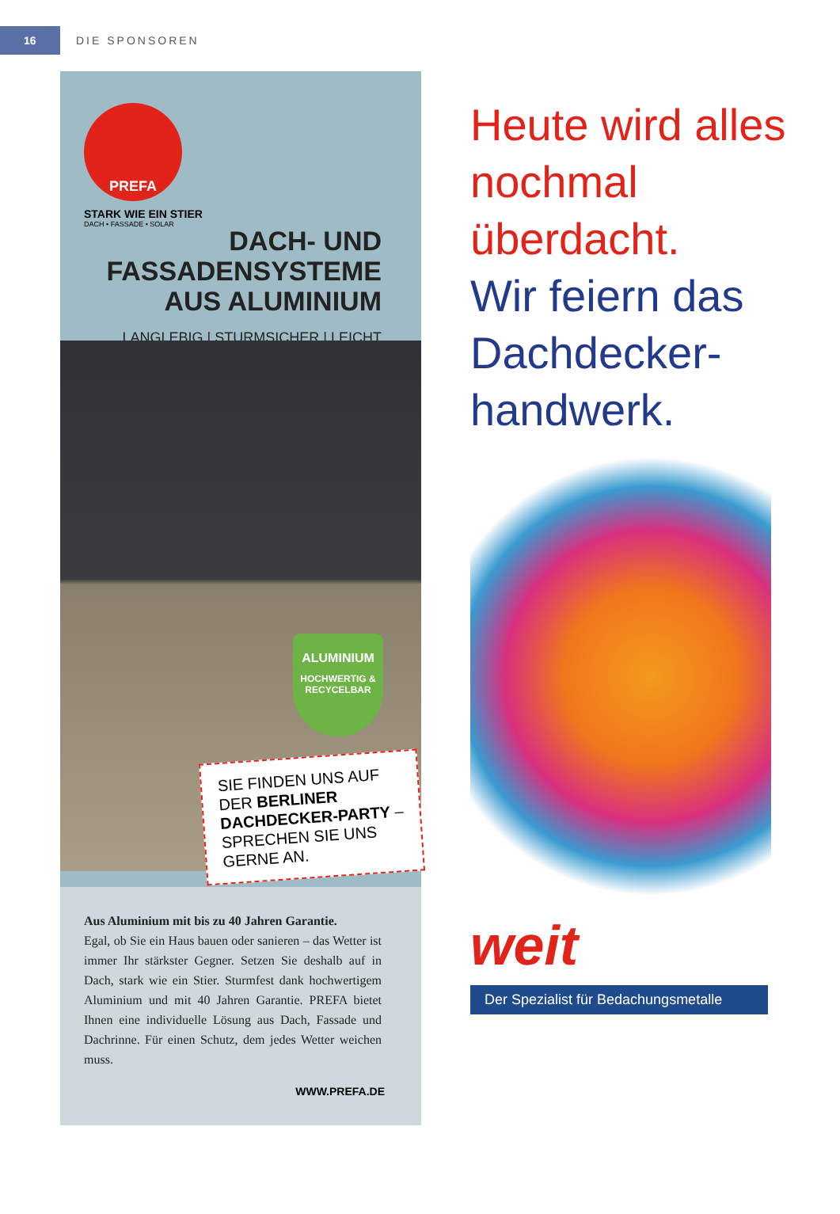16
DIE SPONSOREN
PREFA
STARK WIE EIN STIER
DACH • FASSADE • SOLAR
DACH- UND
FASSADENSYSTEME
AUS ALUMINIUM
LANGLEBIG | STURMSICHER | LEICHT
ALUMINIUM
HOCHWERTIG &
RECYCELBAR
SIE FINDEN UNS AUF DER BERLINER DACHDECKER-PARTY – SPRECHEN SIE UNS GERNE AN.
Aus Aluminium mit bis zu 40 Jahren Garantie.
Egal, ob Sie ein Haus bauen oder sanieren – das Wetter ist immer Ihr stärkster Gegner. Setzen Sie deshalb auf in Dach, stark wie ein Stier. Sturmfest dank hochwertigem Aluminium und mit 40 Jahren Garantie. PREFA bietet Ihnen eine individuelle Lösung aus Dach, Fassade und Dachrinne. Für einen Schutz, dem jedes Wetter weichen muss.
WWW.PREFA.DE
Heute wird alles nochmal überdacht.
Wir feiern das Dachdecker-handwerk.
weit
Der Spezialist für Bedachungsmetalle